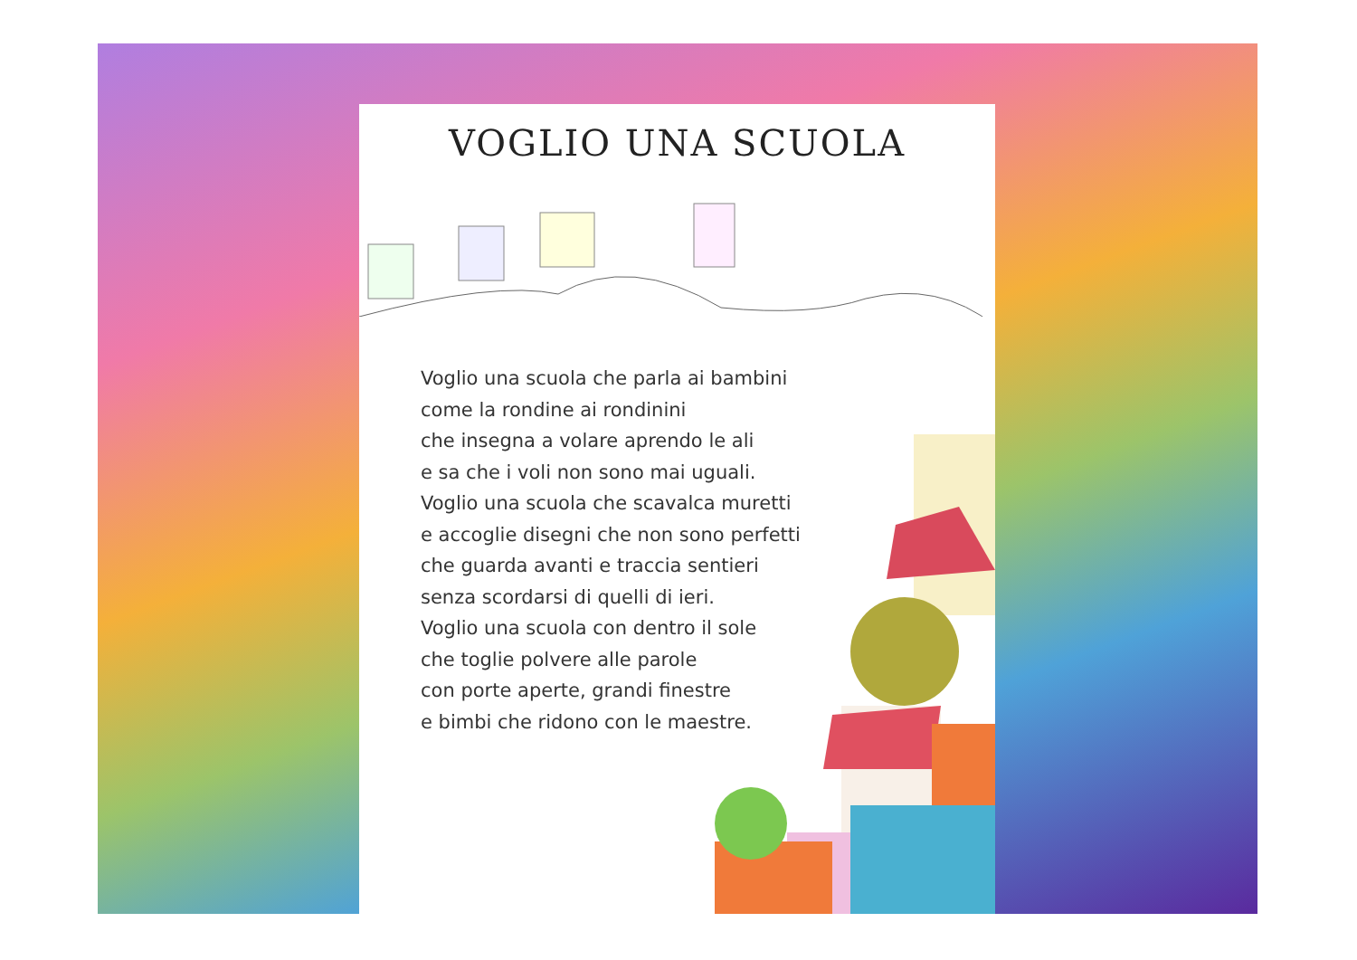VOGLIO UNA SCUOLA
Voglio una scuola che parla ai bambini
come la rondine ai rondinini
che insegna a volare aprendo le ali
e sa che i voli non sono mai uguali.
Voglio una scuola che scavalca muretti
e accoglie disegni che non sono perfetti
che guarda avanti e traccia sentieri
senza scordarsi di quelli di ieri.
Voglio una scuola con dentro il sole
che toglie polvere alle parole
con porte aperte, grandi finestre
e bimbi che ridono con le maestre.